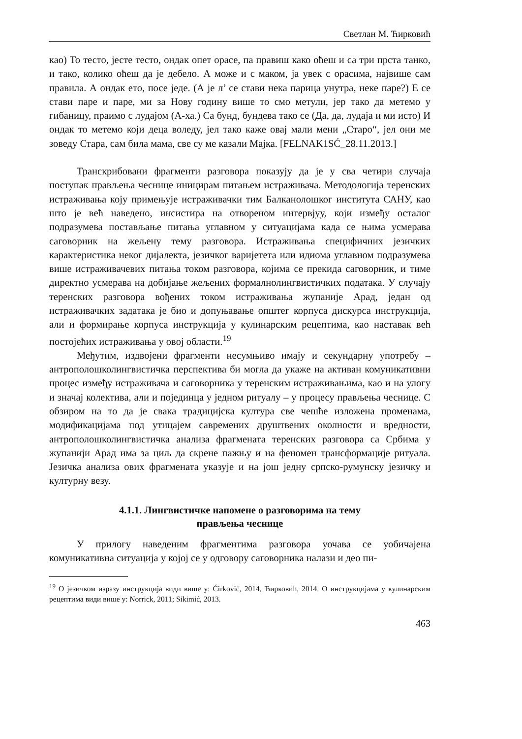Светлан М. Ћирковић
као) То тесто, јесте тесто, ондак опет орасе, па правиш како оћеш и са три прста танко, и тако, колико оћеш да је дебело. А може и с маком, ја увек с орасима, највише сам правила. А ондак ето, посе једе. (А је л’ се стави нека парица унутра, неке паре?) Е се стави паре и паре, ми за Нову годину више то смо метули, јер тако да метемо у гибаницу, праимо с лудајом (А-ха.) Са бунд, бундева тако се (Да, да, лудаја и ми исто) И ондак то метемо који деца воледу, јел тако каже овај мали мени „Старо“, јел они ме зоведу Стара, сам била мама, све су ме казали Мајка. [FELNAK1SĆ_28.11.2013.]
Транскрибовани фрагменти разговора показују да је у сва четири случаја поступак прављења чеснице иницирам питањем истраживача. Методологија теренских истраживања коју примењује истраживачки тим Балканолошког института САНУ, као што је већ наведено, инсистира на отвореном интервјуу, који између осталог подразумева постављање питања углавном у ситуацијама када се њима усмерава саговорник на жељену тему разговора. Истраживања специфичних језичких карактеристика неког дијалекта, језичког варијетета или идиома углавном подразумева више истраживачевих питања током разговора, којима се прекида саговорник, и тиме директно усмерава на добијање жељених формалнолингвистичких података. У случају теренских разговора вођених током истраживања жупаније Арад, један од истраживачких задатака је био и допуњавање општег корпуса дискурса инструкција, али и формирање корпуса инструкција у кулинарским рецептима, као наставак већ постојећих истраживања у овој области.<sup>19</sup>
Међутим, издвојени фрагменти несумњиво имају и секундарну употребу – антрополошколингвистичка перспектива би могла да укаже на активан комуникативни процес између истраживача и саговорника у теренским истраживањима, као и на улогу и значај колектива, али и појединца у једном ритуалу – у процесу прављења чеснице. С обзиром на то да је свака традицијска култура све чешће изложена променама, модификацијама под утицајем савремених друштвених околности и вредности, антрополошколингвистичка анализа фрагмената теренских разговора са Србима у жупанији Арад има за циљ да скрене пажњу и на феномен трансформације ритуала. Језичка анализа ових фрагмената указује и на још једну српско-румунску језичку и културну везу.
4.1.1. Лингвистичке напомене о разговорима на тему
прављења чеснице
У прилогу наведеним фрагментима разговора уочава се уобичајена комуникативна ситуација у којој се у одговору саговорника налази и део пи-
<sup>19</sup> О језичком изразу инструкција види више у: Ćirković, 2014, Ћирковић, 2014. О инструкцијама у кулинарским рецептима види више у: Norrick, 2011; Sikimić, 2013.
463